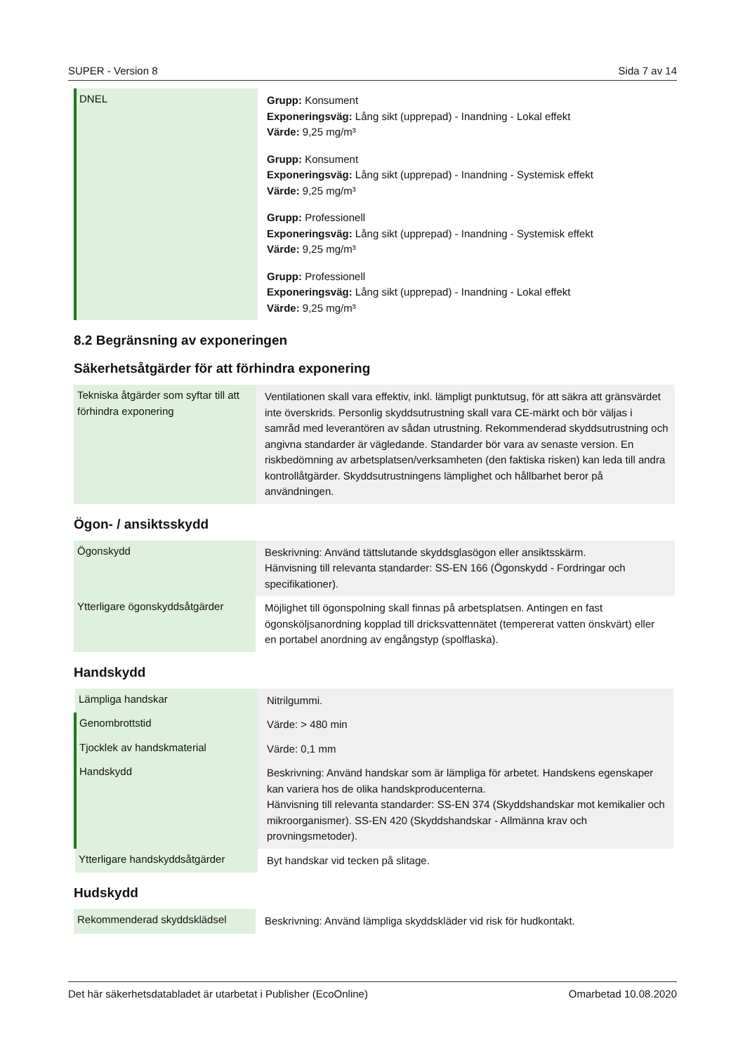SUPER - Version 8 Sida 7 av 14
| DNEL | Grupp: Konsument Exponeringsväg: Lång sikt (upprepad) - Inandning - Lokal effekt Värde: 9,25 mg/m³ Grupp: Konsument Exponeringsväg: Lång sikt (upprepad) - Inandning - Systemisk effekt Värde: 9,25 mg/m³ Grupp: Professionell Exponeringsväg: Lång sikt (upprepad) - Inandning - Systemisk effekt Värde: 9,25 mg/m³ Grupp: Professionell Exponeringsväg: Lång sikt (upprepad) - Inandning - Lokal effekt Värde: 9,25 mg/m³ |
8.2 Begränsning av exponeringen
Säkerhetsåtgärder för att förhindra exponering
| Tekniska åtgärder som syftar till att förhindra exponering | Ventilationen skall vara effektiv, inkl. lämpligt punktutsug, för att säkra att gränsvärdet inte överskrids. Personlig skyddsutrustning skall vara CE-märkt och bör väljas i samråd med leverantören av sådan utrustning. Rekommenderad skyddsutrustning och angivna standarder är vägledande. Standarder bör vara av senaste version. En riskbedömning av arbetsplatsen/verksamheten (den faktiska risken) kan leda till andra kontrollåtgärder. Skyddsutrustningens lämplighet och hållbarhet beror på användningen. |
Ögon- / ansiktsskydd
| Ögonskydd | Beskrivning: Använd tättslutande skyddsglasögon eller ansiktsskärm. Hänvisning till relevanta standarder: SS-EN 166 (Ögonskydd - Fordringar och specifikationer). |
| Ytterligare ögonskyddsåtgärder | Möjlighet till ögonspolning skall finnas på arbetsplatsen. Antingen en fast ögonsköljsanordning kopplad till dricksvattennätet (tempererat vatten önskvärt) eller en portabel anordning av engångstyp (spolflaska). |
Handskydd
| Lämpliga handskar | Nitrilgummi. |
| Genombrottstid | Värde: > 480 min |
| Tjocklek av handskmaterial | Värde: 0,1 mm |
| Handskydd | Beskrivning: Använd handskar som är lämpliga för arbetet. Handskens egenskaper kan variera hos de olika handskproducenterna. Hänvisning till relevanta standarder: SS-EN 374 (Skyddshandskar mot kemikalier och mikroorganismer). SS-EN 420 (Skyddshandskar - Allmänna krav och provningsmetoder). |
| Ytterligare handskyddsåtgärder | Byt handskar vid tecken på slitage. |
Hudskydd
| Rekommenderad skyddsklädsel | Beskrivning: Använd lämpliga skyddskläder vid risk för hudkontakt. |
Det här säkerhetsdatabladet är utarbetat i Publisher (EcoOnline) Omarbetad 10.08.2020